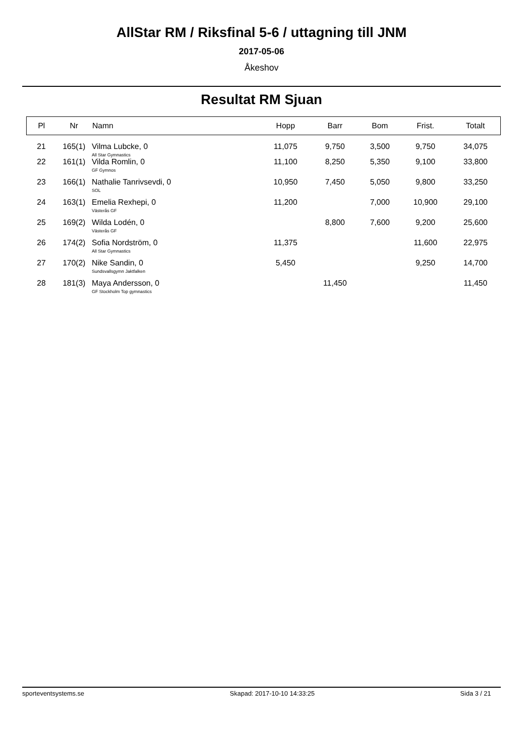AllStar RM / Riksfinal 5-6 / uttagning till JNM
2017-05-06
Åkeshov
Resultat RM Sjuan
| Pl | Nr | Namn | Hopp | Barr | Bom | Frist. | Totalt |
| --- | --- | --- | --- | --- | --- | --- | --- |
| 21 | 165(1) | Vilma Lubcke, 0 All Star Gymnastics | 11,075 | 9,750 | 3,500 | 9,750 | 34,075 |
| 22 | 161(1) | Vilda Romlin, 0 GF Gymnos | 11,100 | 8,250 | 5,350 | 9,100 | 33,800 |
| 23 | 166(1) | Nathalie Tanrivsevdi, 0 SOL | 10,950 | 7,450 | 5,050 | 9,800 | 33,250 |
| 24 | 163(1) | Emelia Rexhepi, 0 Västerås GF | 11,200 | | 7,000 | 10,900 | 29,100 |
| 25 | 169(2) | Wilda Lodén, 0 Västerås GF | | 8,800 | 7,600 | 9,200 | 25,600 |
| 26 | 174(2) | Sofia Nordström, 0 All Star Gymnastics | 11,375 | | | 11,600 | 22,975 |
| 27 | 170(2) | Nike Sandin, 0 Sundsvallsgymn Jaktfalken | 5,450 | | | 9,250 | 14,700 |
| 28 | 181(3) | Maya Andersson, 0 GF Stockholm Top gymnastics | | 11,450 | | | 11,450 |
sporteventsystems.se Skapad: 2017-10-10 14:33:25 Sida 3 / 21